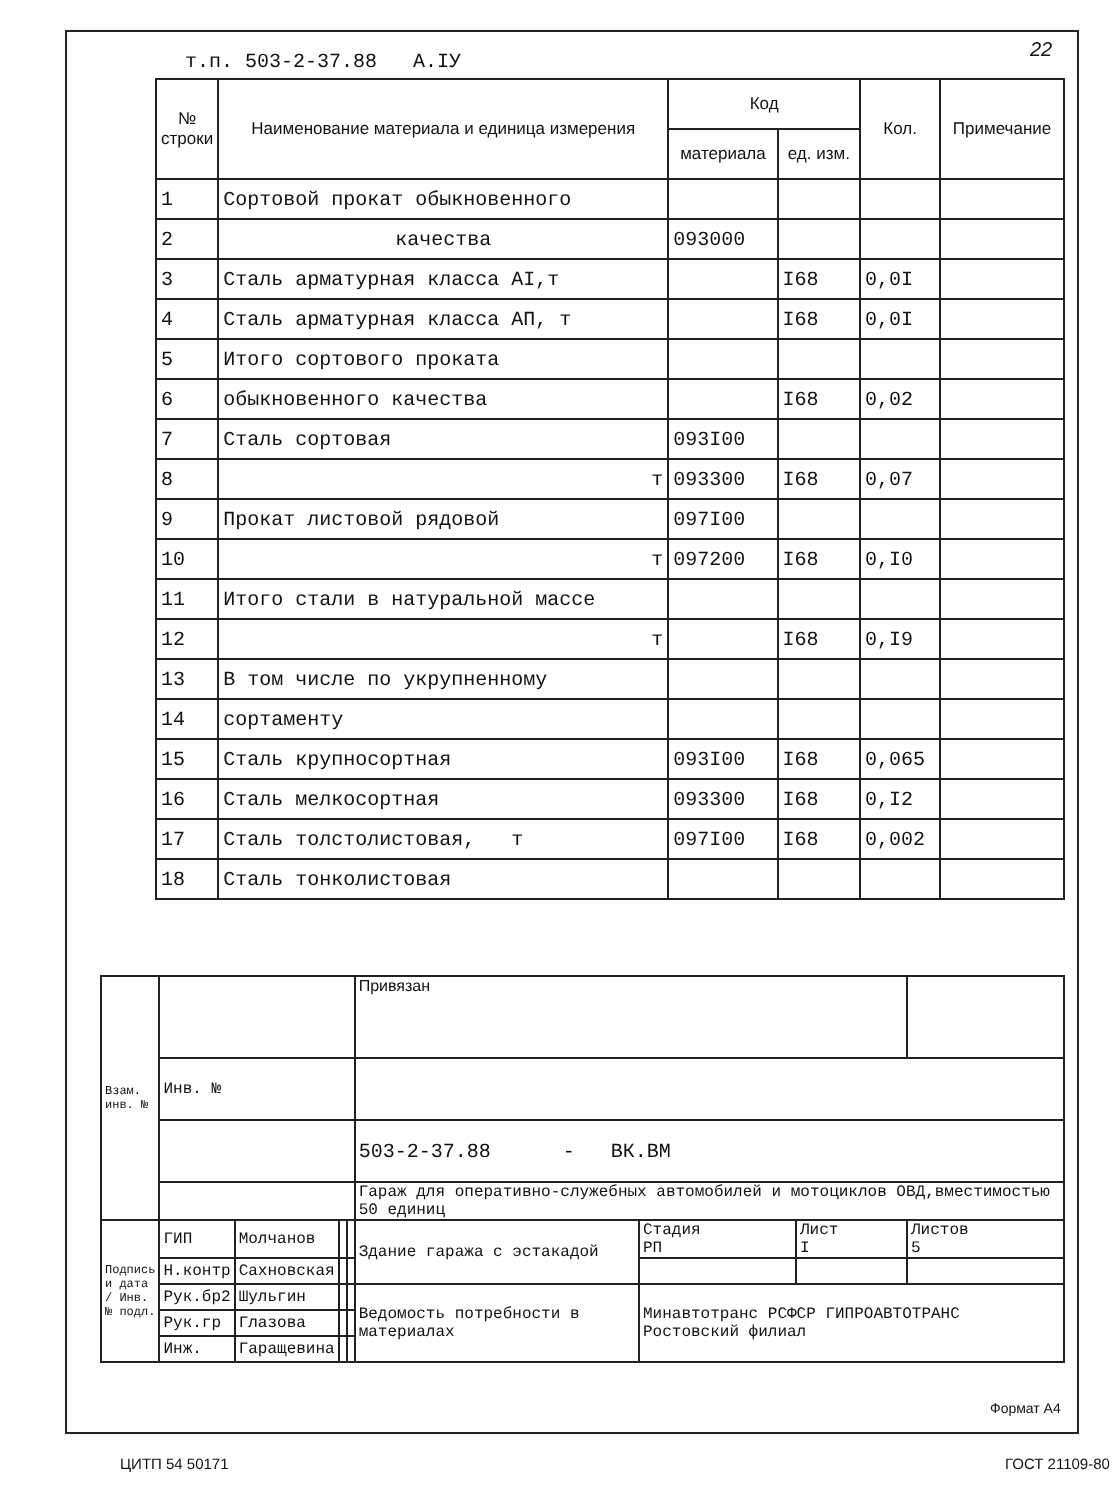т.п. 503-2-37.88 А.IУ
22
| № строки | Наименование материала и единица измерения | Код | | Кол. | Примечание |
| --- | --- | --- | --- | --- | --- |
| | | материала | ед. изм. | | |
| 1 | Сортовой прокат обыкновенного | | | | |
| 2 | качества | 093000 | | | |
| 3 | Сталь арматурная класса AI,т | | I68 | 0,0I | |
| 4 | Сталь арматурная класса АП, т | | I68 | 0,0I | |
| 5 | Итого сортового проката | | | | |
| 6 | обыкновенного качества | | I68 | 0,02 | |
| 7 | Сталь сортовая | 093I00 | | | |
| 8 | т | 093300 | I68 | 0,07 | |
| 9 | Прокат листовой рядовой | 097I00 | | | |
| 10 | т | 097200 | I68 | 0,I0 | |
| 11 | Итого стали в натуральной массе | | | | |
| 12 | т | | I68 | 0,I9 | |
| 13 | В том числе по укрупненному | | | | |
| 14 | сортаменту | | | | |
| 15 | Сталь крупносортная | 093I00 | I68 | 0,065 | |
| 16 | Сталь мелкосортная | 093300 | I68 | 0,I2 | |
| 17 | Сталь толстолистовая, т | 097I00 | I68 | 0,002 | |
| 18 | Сталь тонколистовая | | | | |
| Взам. инв. № | | | | | Привязан | | | |
| | Инв. № | | | | | | | |
| | | | | | 503-2-37.88 - ВК.ВМ | | | |
| | | | | | Гараж для оперативно-служебных автомобилей и мотоциклов ОВД,вместимостью 50 единиц | | | |
| Подпись и дата / Инв. № подл. | ГИП | Молчанов | | | Здание гаража с эстакадой | Стадия РП | Лист I | Листов 5 |
| | Н.контр | Сахновская | | | | | | |
| | Рук.бр2 | Шульгин | | | Ведомость потребности в материалах | Минавтотранс РСФСР ГИПРОАВТОТРАНС Ростовский филиал | | |
| | Рук.гр | Глазова | | | | | | |
| | Инж. | Гаращевина | | | | | | |
Формат А4
ЦИТП 54 50171 ГОСТ 21109-80